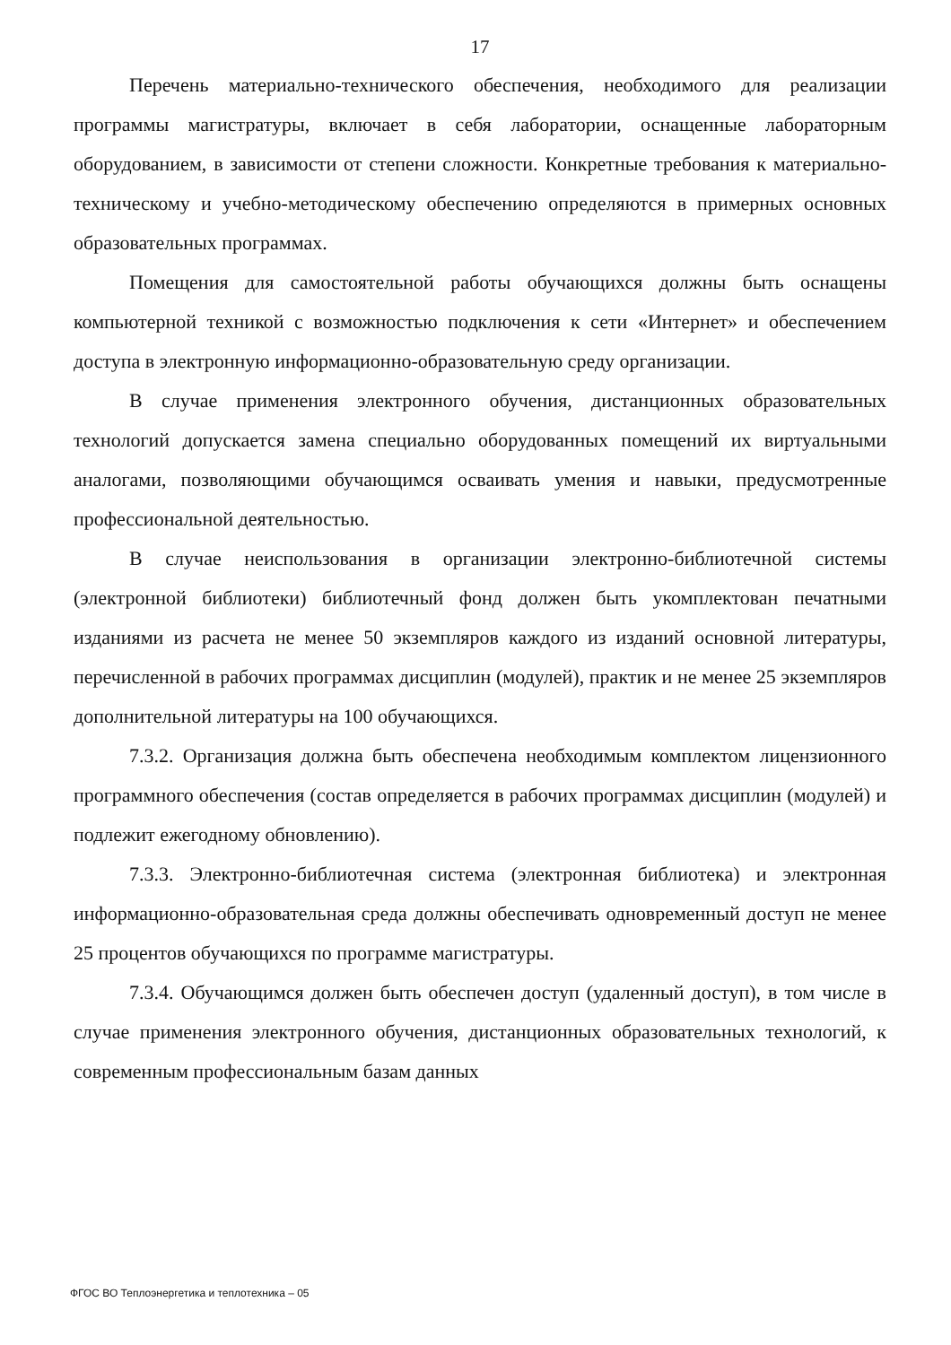17
Перечень материально-технического обеспечения, необходимого для реализации программы магистратуры, включает в себя лаборатории, оснащенные лабораторным оборудованием, в зависимости от степени сложности. Конкретные требования к материально-техническому и учебно-методическому обеспечению определяются в примерных основных образовательных программах.
Помещения для самостоятельной работы обучающихся должны быть оснащены компьютерной техникой с возможностью подключения к сети «Интернет» и обеспечением доступа в электронную информационно-образовательную среду организации.
В случае применения электронного обучения, дистанционных образовательных технологий допускается замена специально оборудованных помещений их виртуальными аналогами, позволяющими обучающимся осваивать умения и навыки, предусмотренные профессиональной деятельностью.
В случае неиспользования в организации электронно-библиотечной системы (электронной библиотеки) библиотечный фонд должен быть укомплектован печатными изданиями из расчета не менее 50 экземпляров каждого из изданий основной литературы, перечисленной в рабочих программах дисциплин (модулей), практик и не менее 25 экземпляров дополнительной литературы на 100 обучающихся.
7.3.2. Организация должна быть обеспечена необходимым комплектом лицензионного программного обеспечения (состав определяется в рабочих программах дисциплин (модулей) и подлежит ежегодному обновлению).
7.3.3. Электронно-библиотечная система (электронная библиотека) и электронная информационно-образовательная среда должны обеспечивать одновременный доступ не менее 25 процентов обучающихся по программе магистратуры.
7.3.4. Обучающимся должен быть обеспечен доступ (удаленный доступ), в том числе в случае применения электронного обучения, дистанционных образовательных технологий, к современным профессиональным базам данных
ФГОС ВО Теплоэнергетика и теплотехника – 05